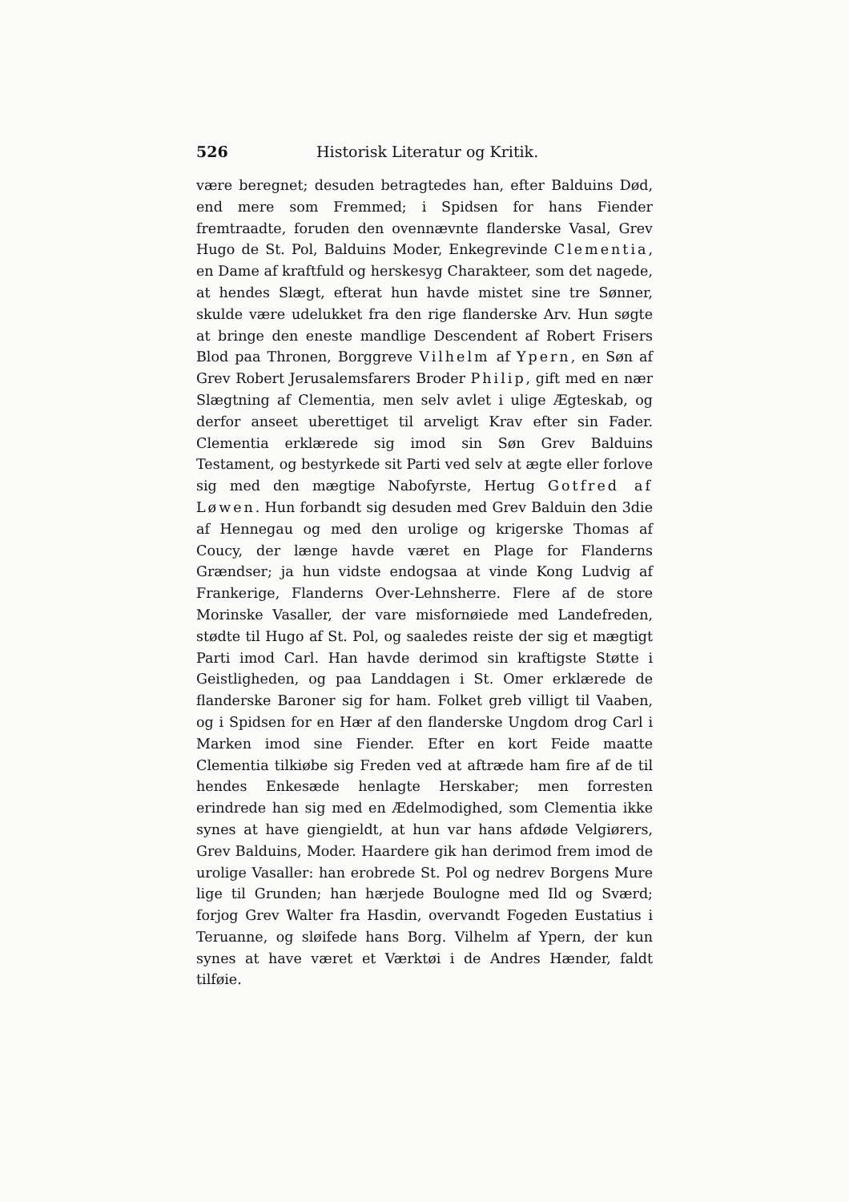526 Historisk Literatur og Kritik.
være beregnet; desuden betragtedes han, efter Balduins Død, end mere som Fremmed; i Spidsen for hans Fiender fremtraadte, foruden den ovennævnte flanderske Vasal, Grev Hugo de St. Pol, Balduins Moder, Enkegrevinde Clementia, en Dame af kraftfuld og herskesyg Charakteer, som det nagede, at hendes Slægt, efterat hun havde mistet sine tre Sønner, skulde være udelukket fra den rige flanderske Arv. Hun søgte at bringe den eneste mandlige Descendent af Robert Frisers Blod paa Thronen, Borggreve Vilhelm af Ypern, en Søn af Grev Robert Jerusalemsfarers Broder Philip, gift med en nær Slægtning af Clementia, men selv avlet i ulige Ægteskab, og derfor anseet uberettiget til arveligt Krav efter sin Fader. Clementia erklærede sig imod sin Søn Grev Balduins Testament, og bestyrkede sit Parti ved selv at ægte eller forlove sig med den mægtige Nabofyrste, Hertug Gotfred af Løwen. Hun forbandt sig desuden med Grev Balduin den 3die af Hennegau og med den urolige og krigerske Thomas af Coucy, der længe havde været en Plage for Flanderns Grændser; ja hun vidste endogsaa at vinde Kong Ludvig af Frankerige, Flanderns Over-Lehnsherre. Flere af de store Morinske Vasaller, der vare misfornøiede med Landefreden, stødte til Hugo af St. Pol, og saaledes reiste der sig et mægtigt Parti imod Carl. Han havde derimod sin kraftigste Støtte i Geistligheden, og paa Landdagen i St. Omer erklærede de flanderske Baroner sig for ham. Folket greb villigt til Vaaben, og i Spidsen for en Hær af den flanderske Ungdom drog Carl i Marken imod sine Fiender. Efter en kort Feide maatte Clementia tilkiøbe sig Freden ved at aftræde ham fire af de til hendes Enkesæde henlagte Herskaber; men forresten erindrede han sig med en Ædelmodighed, som Clementia ikke synes at have giengieldt, at hun var hans afdøde Velgiørers, Grev Balduins, Moder. Haardere gik han derimod frem imod de urolige Vasaller: han erobrede St. Pol og nedrev Borgens Mure lige til Grunden; han hærjede Boulogne med Ild og Sværd; forjog Grev Walter fra Hasdin, overvandt Fogeden Eustatius i Teruanne, og sløifede hans Borg. Vilhelm af Ypern, der kun synes at have været et Værktøi i de Andres Hænder, faldt tilføie.